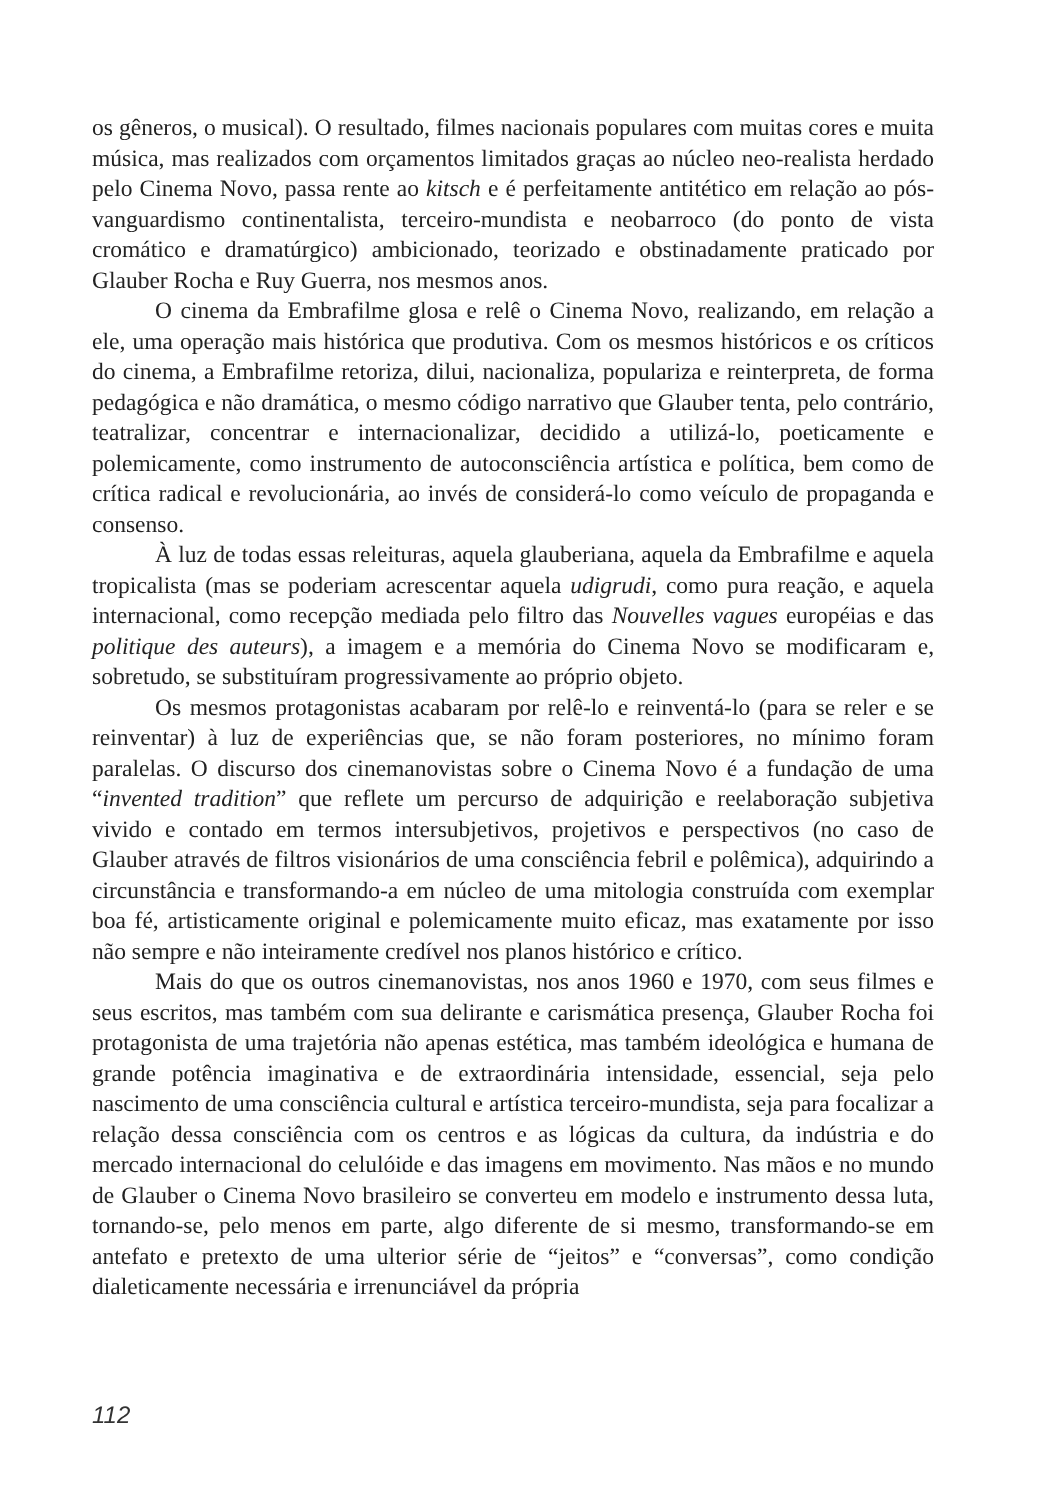os gêneros, o musical). O resultado, filmes nacionais populares com muitas cores e muita música, mas realizados com orçamentos limitados graças ao núcleo neo-realista herdado pelo Cinema Novo, passa rente ao kitsch e é perfeitamente antitético em relação ao pós-vanguardismo continentalista, terceiro-mundista e neobarroco (do ponto de vista cromático e dramatúrgico) ambicionado, teorizado e obstinadamente praticado por Glauber Rocha e Ruy Guerra, nos mesmos anos.
O cinema da Embrafilme glosa e relê o Cinema Novo, realizando, em relação a ele, uma operação mais histórica que produtiva. Com os mesmos históricos e os críticos do cinema, a Embrafilme retoriza, dilui, nacionaliza, populariza e reinterpreta, de forma pedagógica e não dramática, o mesmo código narrativo que Glauber tenta, pelo contrário, teatralizar, concentrar e internacionalizar, decidido a utilizá-lo, poeticamente e polemicamente, como instrumento de autoconsciência artística e política, bem como de crítica radical e revolucionária, ao invés de considerá-lo como veículo de propaganda e consenso.
À luz de todas essas releituras, aquela glauberiana, aquela da Embrafilme e aquela tropicalista (mas se poderiam acrescentar aquela udigrudi, como pura reação, e aquela internacional, como recepção mediada pelo filtro das Nouvelles vagues européias e das politique des auteurs), a imagem e a memória do Cinema Novo se modificaram e, sobretudo, se substituíram progressivamente ao próprio objeto.
Os mesmos protagonistas acabaram por relê-lo e reinventá-lo (para se reler e se reinventar) à luz de experiências que, se não foram posteriores, no mínimo foram paralelas. O discurso dos cinemanovistas sobre o Cinema Novo é a fundação de uma “invented tradition” que reflete um percurso de adquirição e reelaboração subjetiva vivido e contado em termos intersubjetivos, projetivos e perspectivos (no caso de Glauber através de filtros visionários de uma consciência febril e polêmica), adquirindo a circunstância e transformando-a em núcleo de uma mitologia construída com exemplar boa fé, artisticamente original e polemicamente muito eficaz, mas exatamente por isso não sempre e não inteiramente credível nos planos histórico e crítico.
Mais do que os outros cinemanovistas, nos anos 1960 e 1970, com seus filmes e seus escritos, mas também com sua delirante e carismática presença, Glauber Rocha foi protagonista de uma trajetória não apenas estética, mas também ideológica e humana de grande potência imaginativa e de extraordinária intensidade, essencial, seja pelo nascimento de uma consciência cultural e artística terceiro-mundista, seja para focalizar a relação dessa consciência com os centros e as lógicas da cultura, da indústria e do mercado internacional do celulóide e das imagens em movimento. Nas mãos e no mundo de Glauber o Cinema Novo brasileiro se converteu em modelo e instrumento dessa luta, tornando-se, pelo menos em parte, algo diferente de si mesmo, transformando-se em antefato e pretexto de uma ulterior série de “jeitos” e “conversas”, como condição dialeticamente necessária e irrenunciável da própria
112